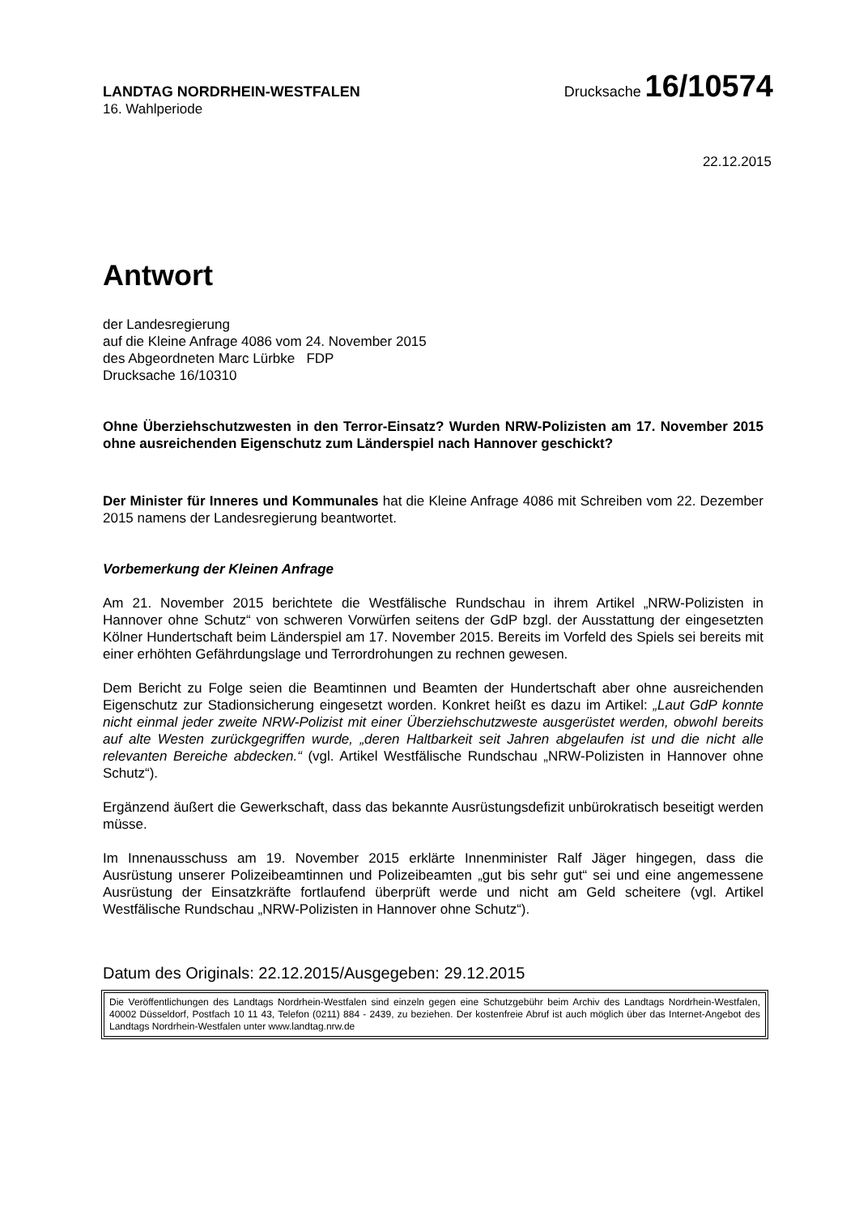LANDTAG NORDRHEIN-WESTFALEN
Drucksache 16/10574
16. Wahlperiode
22.12.2015
Antwort
der Landesregierung
auf die Kleine Anfrage 4086 vom 24. November 2015
des Abgeordneten Marc Lürbke FDP
Drucksache 16/10310
Ohne Überziehschutzwesten in den Terror-Einsatz? Wurden NRW-Polizisten am 17. November 2015 ohne ausreichenden Eigenschutz zum Länderspiel nach Hannover geschickt?
Der Minister für Inneres und Kommunales hat die Kleine Anfrage 4086 mit Schreiben vom 22. Dezember 2015 namens der Landesregierung beantwortet.
Vorbemerkung der Kleinen Anfrage
Am 21. November 2015 berichtete die Westfälische Rundschau in ihrem Artikel „NRW-Polizisten in Hannover ohne Schutz“ von schweren Vorwürfen seitens der GdP bzgl. der Ausstattung der eingesetzten Kölner Hundertschaft beim Länderspiel am 17. November 2015. Bereits im Vorfeld des Spiels sei bereits mit einer erhöhten Gefährdungslage und Terrordrohungen zu rechnen gewesen.
Dem Bericht zu Folge seien die Beamtinnen und Beamten der Hundertschaft aber ohne ausreichenden Eigenschutz zur Stadionsicherung eingesetzt worden. Konkret heißt es dazu im Artikel: „Laut GdP konnte nicht einmal jeder zweite NRW-Polizist mit einer Überziehschutzweste ausgerüstet werden, obwohl bereits auf alte Westen zurückgegriffen wurde, „deren Haltbarkeit seit Jahren abgelaufen ist und die nicht alle relevanten Bereiche abdecken.“ (vgl. Artikel Westfälische Rundschau „NRW-Polizisten in Hannover ohne Schutz“).
Ergänzend äußert die Gewerkschaft, dass das bekannte Ausrüstungsdefizit unbürokratisch beseitigt werden müsse.
Im Innenausschuss am 19. November 2015 erklärte Innenminister Ralf Jäger hingegen, dass die Ausrüstung unserer Polizeibeamtinnen und Polizeibeamten „gut bis sehr gut“ sei und eine angemessene Ausrüstung der Einsatzkräfte fortlaufend überprüft werde und nicht am Geld scheitere (vgl. Artikel Westfälische Rundschau „NRW-Polizisten in Hannover ohne Schutz“).
Datum des Originals: 22.12.2015/Ausgegeben: 29.12.2015
Die Veröffentlichungen des Landtags Nordrhein-Westfalen sind einzeln gegen eine Schutzgebühr beim Archiv des Landtags Nordrhein-Westfalen, 40002 Düsseldorf, Postfach 10 11 43, Telefon (0211) 884 - 2439, zu beziehen. Der kostenfreie Abruf ist auch möglich über das Internet-Angebot des Landtags Nordrhein-Westfalen unter www.landtag.nrw.de